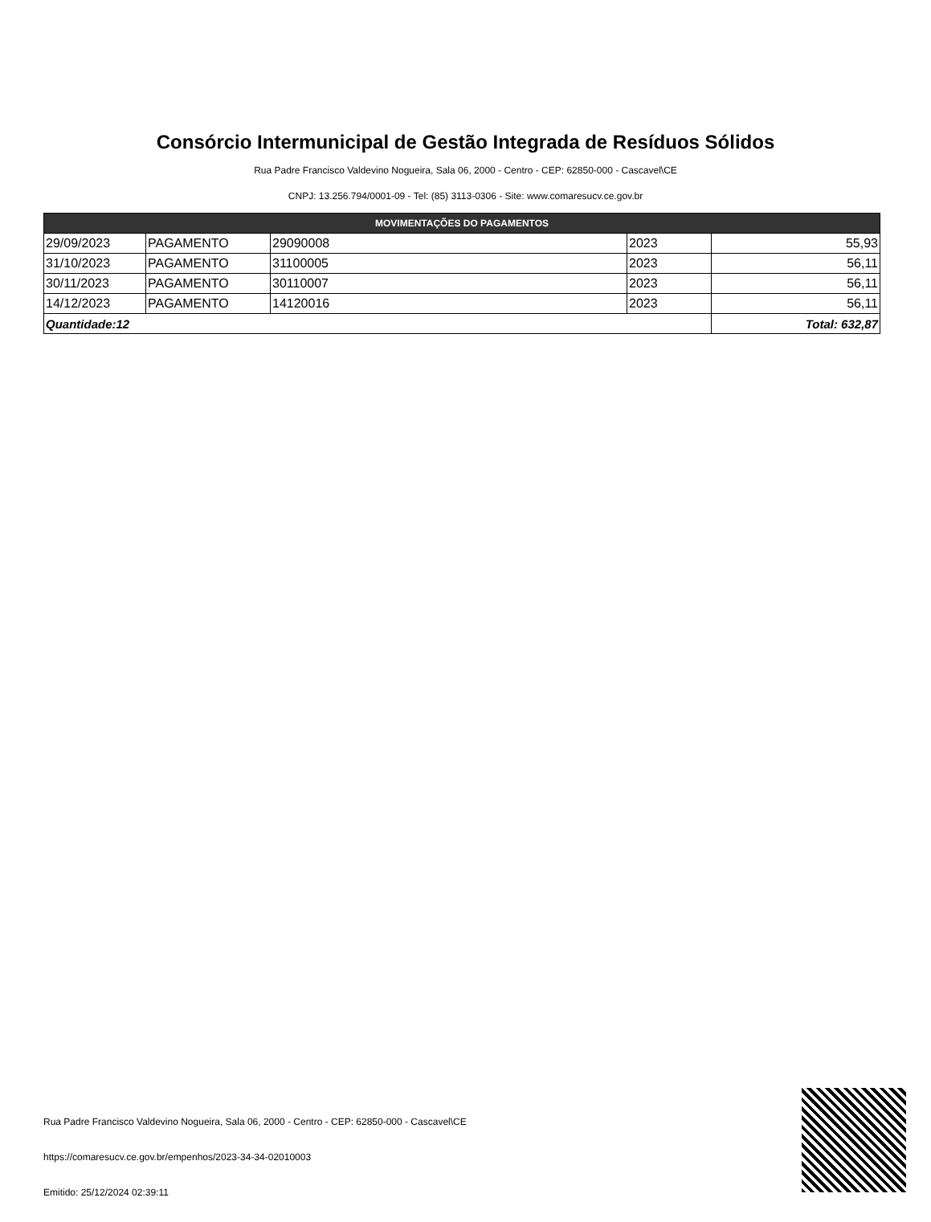Consórcio Intermunicipal de Gestão Integrada de Resíduos Sólidos
Rua Padre Francisco Valdevino Nogueira, Sala 06, 2000 - Centro - CEP: 62850-000 - Cascavel\CE
CNPJ: 13.256.794/0001-09 - Tel: (85) 3113-0306 - Site: www.comaresucv.ce.gov.br
| MOVIMENTAÇÕES DO PAGAMENTOS | | | | |
| --- | --- | --- | --- | --- |
| 29/09/2023 | PAGAMENTO | 29090008 | 2023 | 55,93 |
| 31/10/2023 | PAGAMENTO | 31100005 | 2023 | 56,11 |
| 30/11/2023 | PAGAMENTO | 30110007 | 2023 | 56,11 |
| 14/12/2023 | PAGAMENTO | 14120016 | 2023 | 56,11 |
| Quantidade:12 | | | | Total: 632,87 |
Rua Padre Francisco Valdevino Nogueira, Sala 06, 2000 - Centro - CEP: 62850-000 - Cascavel\CE
https://comaresucv.ce.gov.br/empenhos/2023-34-34-02010003
Emitido: 25/12/2024 02:39:11